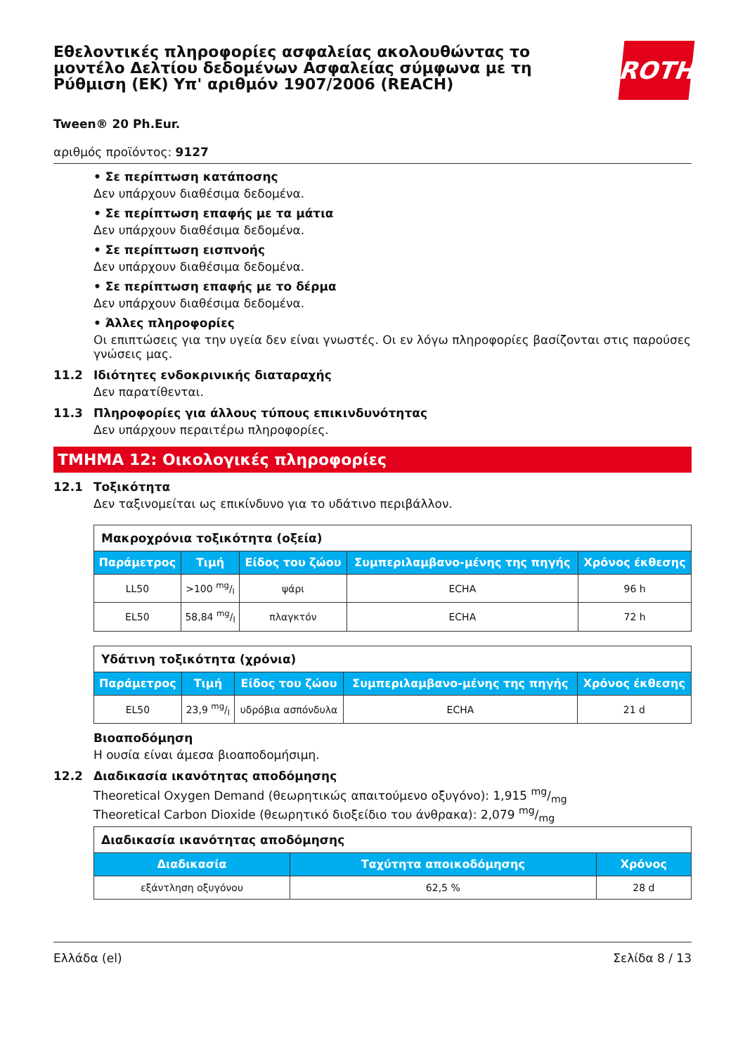Εθελοντικές πληροφορίες ασφαλείας ακολουθώντας το μοντέλο Δελτίου δεδομένων Ασφαλείας σύμφωνα με τη Ρύθμιση (ΕΚ) Υπ' αριθμόν 1907/2006 (REACH)
ROTH
Tween® 20 Ph.Eur.
αριθμός προϊόντος: 9127
• Σε περίπτωση κατάποσης
Δεν υπάρχουν διαθέσιμα δεδομένα.
• Σε περίπτωση επαφής με τα μάτια
Δεν υπάρχουν διαθέσιμα δεδομένα.
• Σε περίπτωση εισπνοής
Δεν υπάρχουν διαθέσιμα δεδομένα.
• Σε περίπτωση επαφής με το δέρμα
Δεν υπάρχουν διαθέσιμα δεδομένα.
• Άλλες πληροφορίες
Οι επιπτώσεις για την υγεία δεν είναι γνωστές. Οι εν λόγω πληροφορίες βασίζονται στις παρούσες γνώσεις μας.
11.2 Ιδιότητες ενδοκρινικής διαταραχής
Δεν παρατίθενται.
11.3 Πληροφορίες για άλλους τύπους επικινδυνότητας
Δεν υπάρχουν περαιτέρω πληροφορίες.
ΤΜΗΜΑ 12: Οικολογικές πληροφορίες
12.1 Τοξικότητα
Δεν ταξινομείται ως επικίνδυνο για το υδάτινο περιβάλλον.
| Μακροχρόνια τοξικότητα (οξεία) | | | | |
| --- | --- | --- | --- | --- |
| Παράμετρος | Τιμή | Είδος του ζώου | Συμπεριλαμβανο-μένης της πηγής | Χρόνος έκθεσης |
| LL50 | >100 mg/l | ψάρι | ECHA | 96 h |
| EL50 | 58,84 mg/l | πλαγκτόν | ECHA | 72 h |
| Υδάτινη τοξικότητα (χρόνια) | | | | |
| --- | --- | --- | --- | --- |
| Παράμετρος | Τιμή | Είδος του ζώου | Συμπεριλαμβανο-μένης της πηγής | Χρόνος έκθεσης |
| EL50 | 23,9 mg/l | υδρόβια ασπόνδυλα | ECHA | 21 d |
Βιοαποδόμηση
Η ουσία είναι άμεσα βιοαποδομήσιμη.
12.2 Διαδικασία ικανότητας αποδόμησης
Theoretical Oxygen Demand (θεωρητικώς απαιτούμενο οξυγόνο): 1,915 mg/mg
Theoretical Carbon Dioxide (θεωρητικό διοξείδιο του άνθρακα): 2,079 mg/mg
| Διαδικασία ικανότητας αποδόμησης | | |
| --- | --- | --- |
| Διαδικασία | Ταχύτητα αποικοδόμησης | Χρόνος |
| εξάντληση οξυγόνου | 62,5 % | 28 d |
Ελλάδα (el) Σελίδα 8 / 13